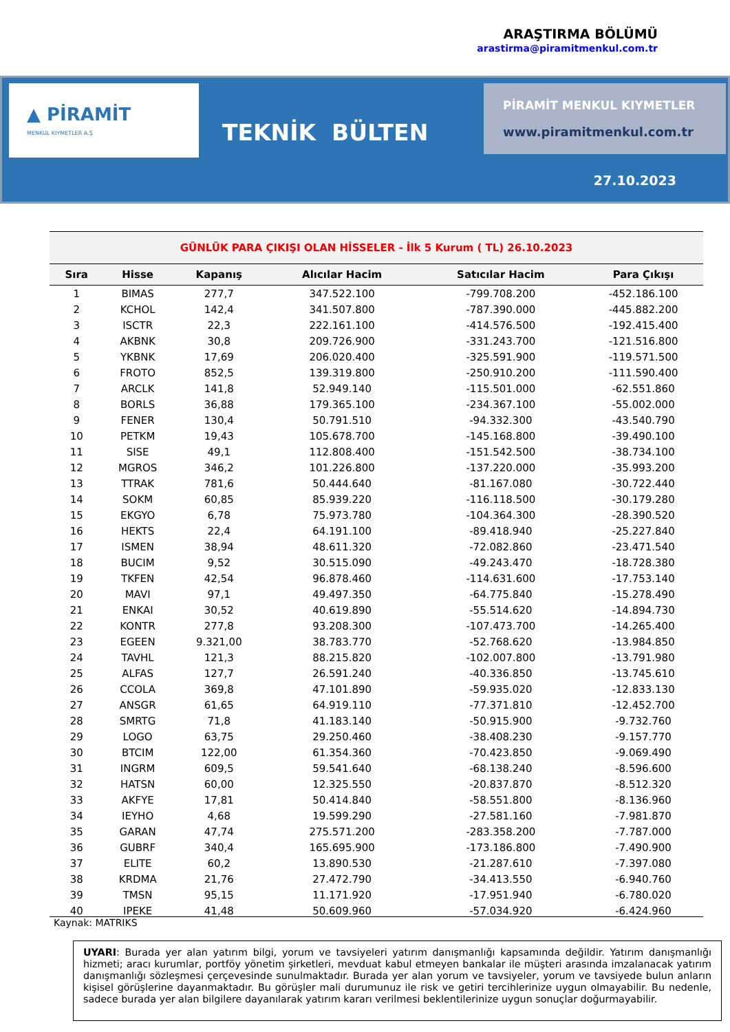ARAŞTIRMA BÖLÜMÜ
arastirma@piramitmenkul.com.tr
▲ PİRAMİT
MENKUL KIYMETLER A.Ş
TEKNİK BÜLTEN
PİRAMİT MENKUL KIYMETLER
www.piramitmenkul.com.tr
27.10.2023
GÜNLÜK PARA ÇIKIŞI OLAN HİSSELER - İlk 5 Kurum ( TL) 26.10.2023
| Sıra | Hisse | Kapanış | Alıcılar Hacim | Satıcılar Hacim | Para Çıkışı |
| --- | --- | --- | --- | --- | --- |
| 1 | BIMAS | 277,7 | 347.522.100 | -799.708.200 | -452.186.100 |
| 2 | KCHOL | 142,4 | 341.507.800 | -787.390.000 | -445.882.200 |
| 3 | ISCTR | 22,3 | 222.161.100 | -414.576.500 | -192.415.400 |
| 4 | AKBNK | 30,8 | 209.726.900 | -331.243.700 | -121.516.800 |
| 5 | YKBNK | 17,69 | 206.020.400 | -325.591.900 | -119.571.500 |
| 6 | FROTO | 852,5 | 139.319.800 | -250.910.200 | -111.590.400 |
| 7 | ARCLK | 141,8 | 52.949.140 | -115.501.000 | -62.551.860 |
| 8 | BORLS | 36,88 | 179.365.100 | -234.367.100 | -55.002.000 |
| 9 | FENER | 130,4 | 50.791.510 | -94.332.300 | -43.540.790 |
| 10 | PETKM | 19,43 | 105.678.700 | -145.168.800 | -39.490.100 |
| 11 | SISE | 49,1 | 112.808.400 | -151.542.500 | -38.734.100 |
| 12 | MGROS | 346,2 | 101.226.800 | -137.220.000 | -35.993.200 |
| 13 | TTRAK | 781,6 | 50.444.640 | -81.167.080 | -30.722.440 |
| 14 | SOKM | 60,85 | 85.939.220 | -116.118.500 | -30.179.280 |
| 15 | EKGYO | 6,78 | 75.973.780 | -104.364.300 | -28.390.520 |
| 16 | HEKTS | 22,4 | 64.191.100 | -89.418.940 | -25.227.840 |
| 17 | ISMEN | 38,94 | 48.611.320 | -72.082.860 | -23.471.540 |
| 18 | BUCIM | 9,52 | 30.515.090 | -49.243.470 | -18.728.380 |
| 19 | TKFEN | 42,54 | 96.878.460 | -114.631.600 | -17.753.140 |
| 20 | MAVI | 97,1 | 49.497.350 | -64.775.840 | -15.278.490 |
| 21 | ENKAI | 30,52 | 40.619.890 | -55.514.620 | -14.894.730 |
| 22 | KONTR | 277,8 | 93.208.300 | -107.473.700 | -14.265.400 |
| 23 | EGEEN | 9.321,00 | 38.783.770 | -52.768.620 | -13.984.850 |
| 24 | TAVHL | 121,3 | 88.215.820 | -102.007.800 | -13.791.980 |
| 25 | ALFAS | 127,7 | 26.591.240 | -40.336.850 | -13.745.610 |
| 26 | CCOLA | 369,8 | 47.101.890 | -59.935.020 | -12.833.130 |
| 27 | ANSGR | 61,65 | 64.919.110 | -77.371.810 | -12.452.700 |
| 28 | SMRTG | 71,8 | 41.183.140 | -50.915.900 | -9.732.760 |
| 29 | LOGO | 63,75 | 29.250.460 | -38.408.230 | -9.157.770 |
| 30 | BTCIM | 122,00 | 61.354.360 | -70.423.850 | -9.069.490 |
| 31 | INGRM | 609,5 | 59.541.640 | -68.138.240 | -8.596.600 |
| 32 | HATSN | 60,00 | 12.325.550 | -20.837.870 | -8.512.320 |
| 33 | AKFYE | 17,81 | 50.414.840 | -58.551.800 | -8.136.960 |
| 34 | IEYHO | 4,68 | 19.599.290 | -27.581.160 | -7.981.870 |
| 35 | GARAN | 47,74 | 275.571.200 | -283.358.200 | -7.787.000 |
| 36 | GUBRF | 340,4 | 165.695.900 | -173.186.800 | -7.490.900 |
| 37 | ELITE | 60,2 | 13.890.530 | -21.287.610 | -7.397.080 |
| 38 | KRDMA | 21,76 | 27.472.790 | -34.413.550 | -6.940.760 |
| 39 | TMSN | 95,15 | 11.171.920 | -17.951.940 | -6.780.020 |
| 40 | IPEKE | 41,48 | 50.609.960 | -57.034.920 | -6.424.960 |
Kaynak: MATRIKS
UYARI: Burada yer alan yatırım bilgi, yorum ve tavsiyeleri yatırım danışmanlığı kapsamında değildir. Yatırım danışmanlığı hizmeti; aracı kurumlar, portföy yönetim şirketleri, mevduat kabul etmeyen bankalar ile müşteri arasında imzalanacak yatırım danışmanlığı sözleşmesi çerçevesinde sunulmaktadır. Burada yer alan yorum ve tavsiyeler, yorum ve tavsiyede bulun anların kişisel görüşlerine dayanmaktadır. Bu görüşler mali durumunuz ile risk ve getiri tercihlerinize uygun olmayabilir. Bu nedenle, sadece burada yer alan bilgilere dayanılarak yatırım kararı verilmesi beklentilerinize uygun sonuçlar doğurmayabilir.